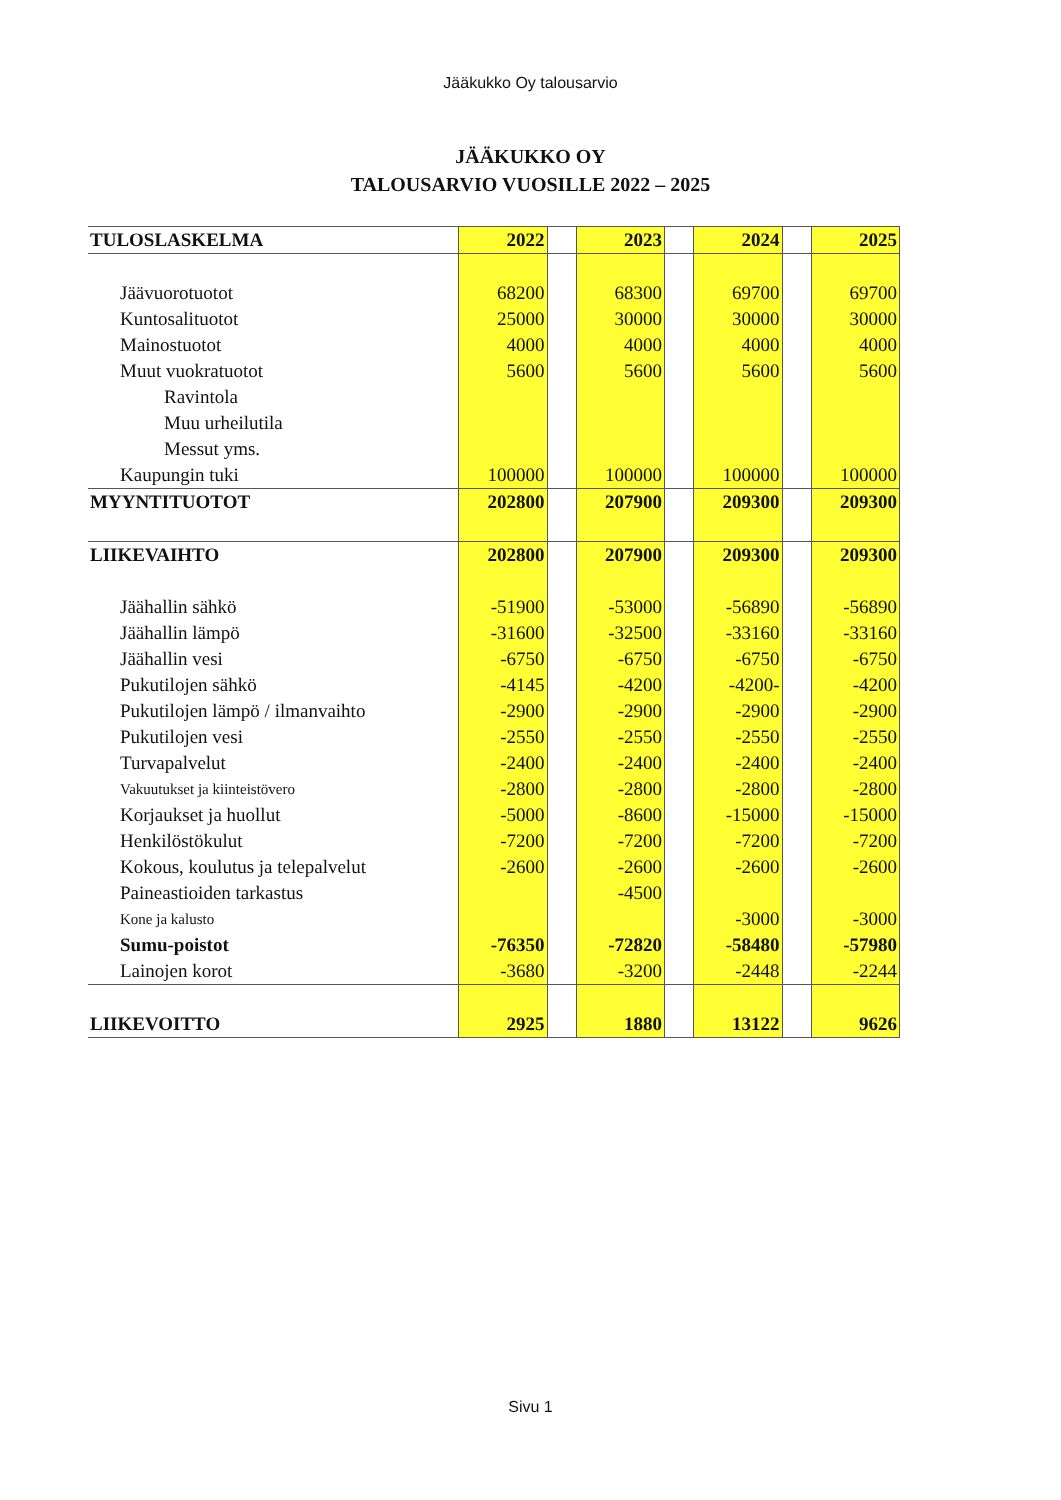Jääkukko Oy talousarvio
JÄÄKUKKO OY
TALOUSARVIO VUOSILLE 2022 – 2025
| TULOSLASKELMA | 2022 | | 2023 | | 2024 | | 2025 |
| Jäävuorotuotot | 68200 | | 68300 | | 69700 | | 69700 |
| Kuntosalituotot | 25000 | | 30000 | | 30000 | | 30000 |
| Mainostuotot | 4000 | | 4000 | | 4000 | | 4000 |
| Muut vuokratuotot | 5600 | | 5600 | | 5600 | | 5600 |
| Ravintola | | | | | | | |
| Muu urheilutila | | | | | | | |
| Messut yms. | | | | | | | |
| Kaupungin tuki | 100000 | | 100000 | | 100000 | | 100000 |
| MYYNTITUOTOT | 202800 | | 207900 | | 209300 | | 209300 |
| LIIKEVAIHTO | 202800 | | 207900 | | 209300 | | 209300 |
| Jäähallin sähkö | -51900 | | -53000 | | -56890 | | -56890 |
| Jäähallin lämpö | -31600 | | -32500 | | -33160 | | -33160 |
| Jäähallin vesi | -6750 | | -6750 | | -6750 | | -6750 |
| Pukutilojen sähkö | -4145 | | -4200 | | -4200- | | -4200 |
| Pukutilojen lämpö / ilmanvaihto | -2900 | | -2900 | | -2900 | | -2900 |
| Pukutilojen vesi | -2550 | | -2550 | | -2550 | | -2550 |
| Turvapalvelut | -2400 | | -2400 | | -2400 | | -2400 |
| Vakuutukset ja kiinteistövero | -2800 | | -2800 | | -2800 | | -2800 |
| Korjaukset ja huollut | -5000 | | -8600 | | -15000 | | -15000 |
| Henkilöstökulut | -7200 | | -7200 | | -7200 | | -7200 |
| Kokous, koulutus ja telepalvelut | -2600 | | -2600 | | -2600 | | -2600 |
| Paineastioiden tarkastus | | | -4500 | | | | |
| Kone ja kalusto | | | | | -3000 | | -3000 |
| Sumu-poistot | -76350 | | -72820 | | -58480 | | -57980 |
| Lainojen korot | -3680 | | -3200 | | -2448 | | -2244 |
| LIIKEVOITTO | 2925 | | 1880 | | 13122 | | 9626 |
Sivu 1